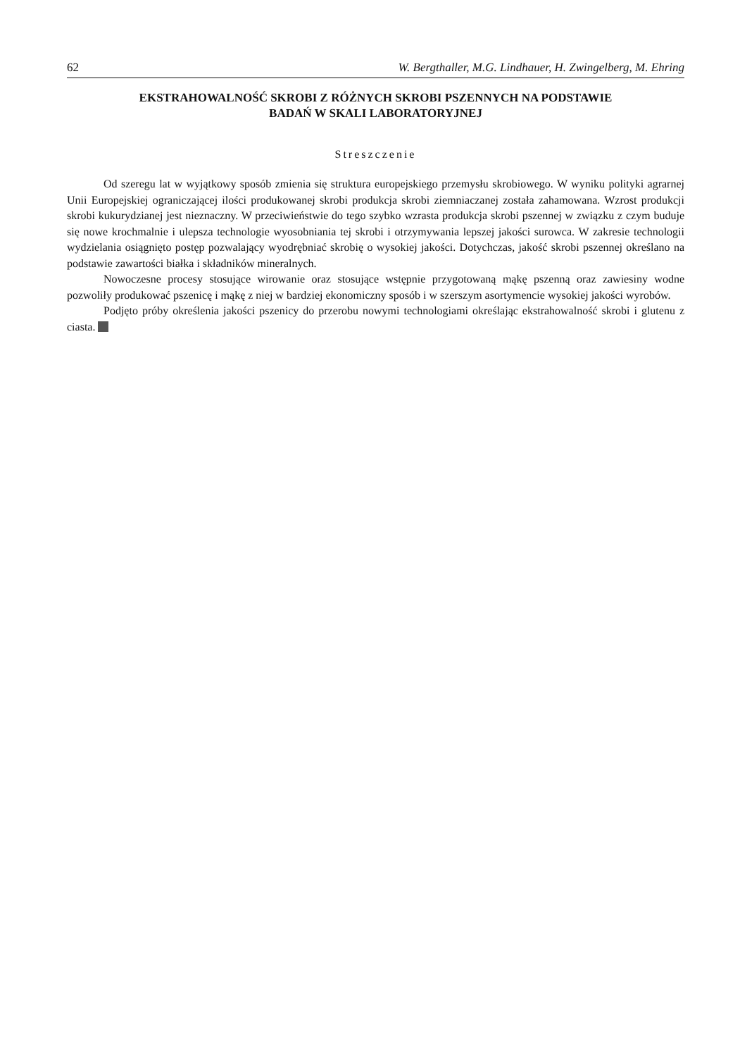62 W. Bergthaller, M.G. Lindhauer, H. Zwingelberg, M. Ehring
EKSTRAHOWALNOŚĆ SKROBI Z RÓŻNYCH SKROBI PSZENNYCH NA PODSTAWIE
BADAŃ W SKALI LABORATORYJNEJ
Streszczenie
Od szeregu lat w wyjątkowy sposób zmienia się struktura europejskiego przemysłu skrobiowego. W wyniku polityki agrarnej Unii Europejskiej ograniczającej ilości produkowanej skrobi produkcja skrobi ziemniaczanej została zahamowana. Wzrost produkcji skrobi kukurydzianej jest nieznaczny. W przeciwieństwie do tego szybko wzrasta produkcja skrobi pszennej w związku z czym buduje się nowe krochmalnie i ulepsza technologie wyosobniania tej skrobi i otrzymywania lepszej jakości surowca. W zakresie technologii wydzielania osiągnięto postęp pozwalający wyodrębniać skrobię o wysokiej jakości. Dotychczas, jakość skrobi pszennej określano na podstawie zawartości białka i składników mineralnych.
Nowoczesne procesy stosujące wirowanie oraz stosujące wstępnie przygotowaną mąkę pszenną oraz zawiesiny wodne pozwoliły produkować pszenicę i mąkę z niej w bardziej ekonomiczny sposób i w szerszym asortymencie wysokiej jakości wyrobów.
Podjęto próby określenia jakości pszenicy do przerobu nowymi technologiami określając ekstrahowalność skrobi i glutenu z ciasta.